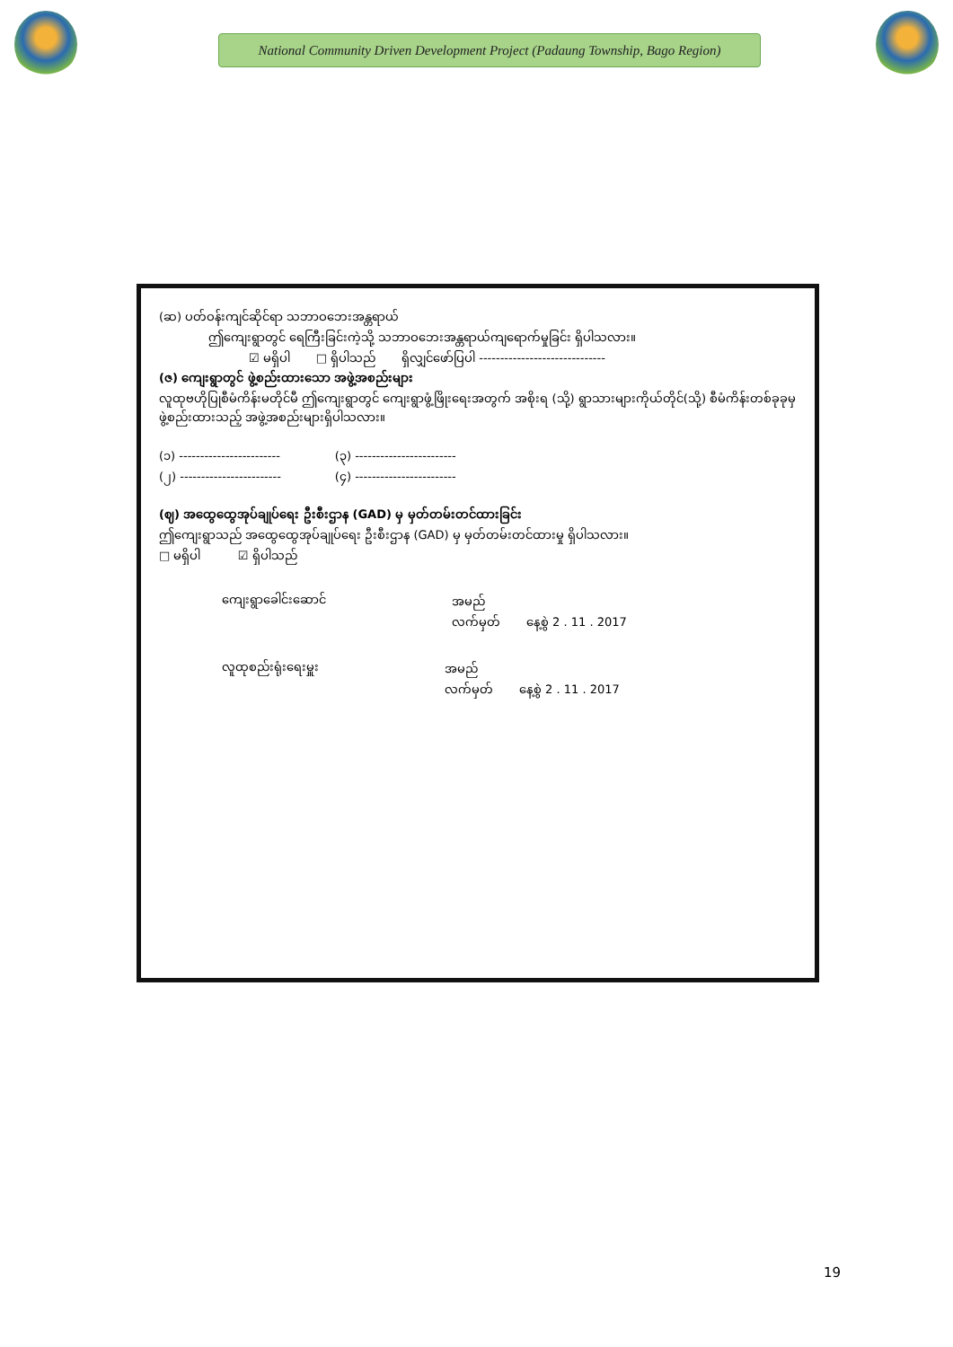National Community Driven Development Project (Padaung Township, Bago Region)
(ဆ) ပတ်ဝန်းကျင်ဆိုင်ရာ သဘာဝဘေးအန္တရာယ်
ဤကျေးရွာတွင် ရေကြီးခြင်းကဲ့သို့ သဘာဝဘေးအန္တရာယ်ကျရောက်မှုခြင်း ရှိပါသလား။
☑ မရှိပါ □ ရှိပါသည် ရှိလျှင်ဖော်ပြပါ ------------------------------
(ဇ) ကျေးရွာတွင် ဖွဲ့စည်းထားသော အဖွဲ့အစည်းများ
လူထုဗဟိုပြုစီမံကိန်းမတိုင်မီ ဤကျေးရွာတွင် ကျေးရွာဖွံ့ဖြိုးရေးအတွက် အစိုးရ (သို့) ရွာသားများကိုယ်တိုင်(သို့) စီမံကိန်းတစ်ခုခုမှ ဖွဲ့စည်းထားသည့် အဖွဲ့အစည်းများရှိပါသလား။
(၁) ------------------------
(၂) ------------------------
(၃) ------------------------
(၄) ------------------------
(ဈ) အထွေထွေအုပ်ချုပ်ရေး ဦးစီးဌာန (GAD) မှ မှတ်တမ်းတင်ထားခြင်း
ဤကျေးရွာသည် အထွေထွေအုပ်ချုပ်ရေး ဦးစီးဌာန (GAD) မှ မှတ်တမ်းတင်ထားမှု ရှိပါသလား။
□ မရှိပါ ☑ ရှိပါသည်
ကျေးရွာခေါင်းဆောင် အမည်
လက်မှတ် နေ့စွဲ 2 . 11 . 2017
လူထုစည်းရုံးရေးမှူး အမည်
လက်မှတ် နေ့စွဲ 2 . 11 . 2017
19